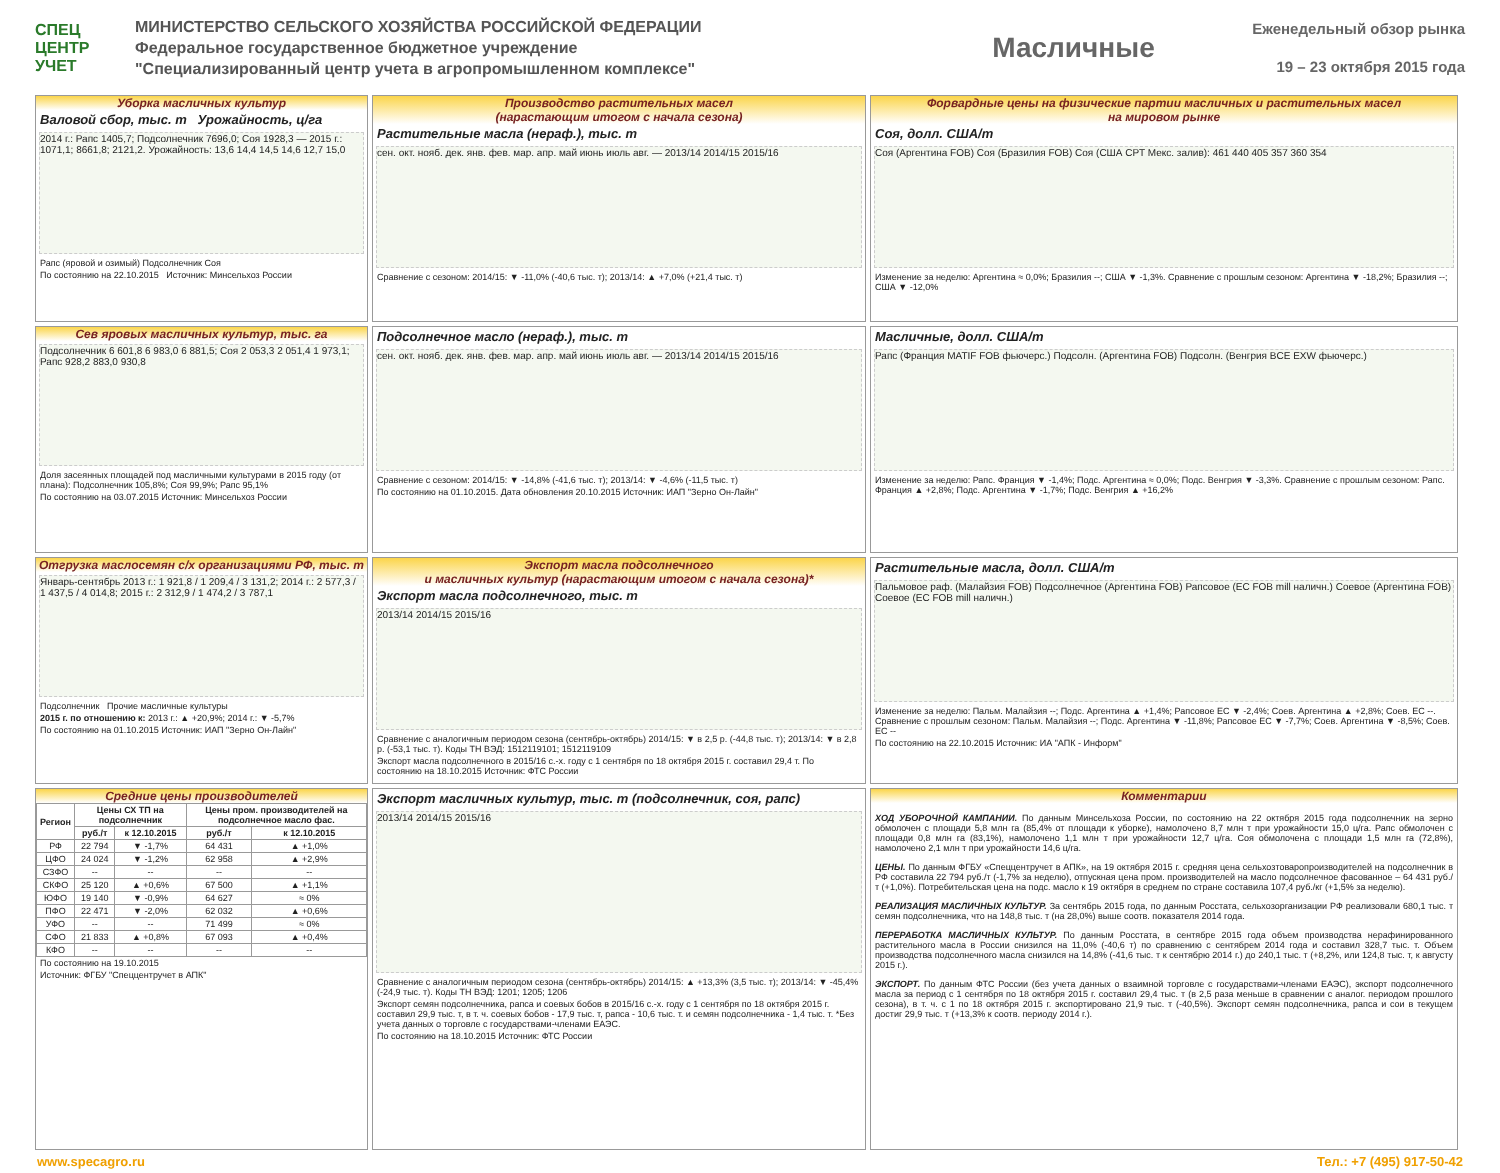СПЕЦ ЦЕНТР УЧЕТ
МИНИСТЕРСТВО СЕЛЬСКОГО ХОЗЯЙСТВА РОССИЙСКОЙ ФЕДЕРАЦИИ
Федеральное государственное бюджетное учреждение
"Специализированный центр учета в агропромышленном комплексе"
Масличные
Еженедельный обзор рынка
19 – 23 октября 2015 года
Уборка масличных культур
Валовой сбор, тыс. т Урожайность, ц/га
2014 г.: Рапс 1405,7; Подсолнечник 7696,0; Соя 1928,3 — 2015 г.: 1071,1; 8661,8; 2121,2. Урожайность: 13,6 14,4 14,5 14,6 12,7 15,0
Рапс (яровой и озимый) Подсолнечник Соя
По состоянию на 22.10.2015 Источник: Минсельхоз России
Производство растительных масел
(нарастающим итогом с начала сезона)
Растительные масла (нераф.), тыс. т
сен. окт. нояб. дек. янв. фев. мар. апр. май июнь июль авг. — 2013/14 2014/15 2015/16
Сравнение с сезоном: 2014/15: ▼ -11,0% (-40,6 тыс. т); 2013/14: ▲ +7,0% (+21,4 тыс. т)
Форвардные цены на физические партии масличных и растительных масел
на мировом рынке
Соя, долл. США/т
Соя (Аргентина FOB) Соя (Бразилия FOB) Соя (США CPT Мекс. залив): 461 440 405 357 360 354
Изменение за неделю: Аргентина ≈ 0,0%; Бразилия --; США ▼ -1,3%. Сравнение с прошлым сезоном: Аргентина ▼ -18,2%; Бразилия --; США ▼ -12,0%
Сев яровых масличных культур, тыс. га
Подсолнечник 6 601,8 6 983,0 6 881,5; Соя 2 053,3 2 051,4 1 973,1; Рапс 928,2 883,0 930,8
Доля засеянных площадей под масличными культурами в 2015 году (от плана): Подсолнечник 105,8%; Соя 99,9%; Рапс 95,1%
По состоянию на 03.07.2015 Источник: Минсельхоз России
Подсолнечное масло (нераф.), тыс. т
сен. окт. нояб. дек. янв. фев. мар. апр. май июнь июль авг. — 2013/14 2014/15 2015/16
Сравнение с сезоном: 2014/15: ▼ -14,8% (-41,6 тыс. т); 2013/14: ▼ -4,6% (-11,5 тыс. т)
По состоянию на 01.10.2015. Дата обновления 20.10.2015 Источник: ИАП "Зерно Он-Лайн"
Масличные, долл. США/т
Рапс (Франция MATIF FOB фьючерс.) Подсолн. (Аргентина FOB) Подсолн. (Венгрия BCE EXW фьючерс.)
Изменение за неделю: Рапс. Франция ▼ -1,4%; Подс. Аргентина ≈ 0,0%; Подс. Венгрия ▼ -3,3%. Сравнение с прошлым сезоном: Рапс. Франция ▲ +2,8%; Подс. Аргентина ▼ -1,7%; Подс. Венгрия ▲ +16,2%
Отгрузка маслосемян с/х организациями РФ, тыс. т
Январь-сентябрь 2013 г.: 1 921,8 / 1 209,4 / 3 131,2; 2014 г.: 2 577,3 / 1 437,5 / 4 014,8; 2015 г.: 2 312,9 / 1 474,2 / 3 787,1
Подсолнечник Прочие масличные культуры
2015 г. по отношению к: 2013 г.: ▲ +20,9%; 2014 г.: ▼ -5,7%
По состоянию на 01.10.2015 Источник: ИАП "Зерно Он-Лайн"
Экспорт масла подсолнечного
и масличных культур (нарастающим итогом с начала сезона)*
Экспорт масла подсолнечного, тыс. т
2013/14 2014/15 2015/16
Сравнение с аналогичным периодом сезона (сентябрь-октябрь) 2014/15: ▼ в 2,5 р. (-44,8 тыс. т); 2013/14: ▼ в 2,8 р. (-53,1 тыс. т). Коды ТН ВЭД: 1512119101; 1512119109
Экспорт масла подсолнечного в 2015/16 с.-х. году с 1 сентября по 18 октября 2015 г. составил 29,4 т. По состоянию на 18.10.2015 Источник: ФТС России
Растительные масла, долл. США/т
Пальмовое раф. (Малайзия FOB) Подсолнечное (Аргентина FOB) Рапсовое (ЕС FOB mill наличн.) Соевое (Аргентина FOB) Соевое (ЕС FOB mill наличн.)
Изменение за неделю: Пальм. Малайзия --; Подс. Аргентина ▲ +1,4%; Рапсовое ЕС ▼ -2,4%; Соев. Аргентина ▲ +2,8%; Соев. ЕС --. Сравнение с прошлым сезоном: Пальм. Малайзия --; Подс. Аргентина ▼ -11,8%; Рапсовое ЕС ▼ -7,7%; Соев. Аргентина ▼ -8,5%; Соев. ЕС --
По состоянию на 22.10.2015 Источник: ИА "АПК - Информ"
Средние цены производителей
| Регион | Цены СХ ТП на подсолнечник | | Цены пром. производителей на подсолнечное масло фас. | |
| --- | --- | --- | --- | --- |
| | руб./т | к 12.10.2015 | руб./т | к 12.10.2015 |
| РФ | 22 794 | ▼ -1,7% | 64 431 | ▲ +1,0% |
| ЦФО | 24 024 | ▼ -1,2% | 62 958 | ▲ +2,9% |
| СЗФО | -- | -- | -- | -- |
| СКФО | 25 120 | ▲ +0,6% | 67 500 | ▲ +1,1% |
| ЮФО | 19 140 | ▼ -0,9% | 64 627 | ≈ 0% |
| ПФО | 22 471 | ▼ -2,0% | 62 032 | ▲ +0,6% |
| УФО | -- | -- | 71 499 | ≈ 0% |
| СФО | 21 833 | ▲ +0,8% | 67 093 | ▲ +0,4% |
| КФО | -- | -- | -- | -- |
По состоянию на 19.10.2015
Источник: ФГБУ "Спеццентручет в АПК"
Экспорт масличных культур, тыс. т (подсолнечник, соя, рапс)
2013/14 2014/15 2015/16
Сравнение с аналогичным периодом сезона (сентябрь-октябрь) 2014/15: ▲ +13,3% (3,5 тыс. т); 2013/14: ▼ -45,4% (-24,9 тыс. т). Коды ТН ВЭД: 1201; 1205; 1206
Экспорт семян подсолнечника, рапса и соевых бобов в 2015/16 с.-х. году с 1 сентября по 18 октября 2015 г. составил 29,9 тыс. т, в т. ч. соевых бобов - 17,9 тыс. т, рапса - 10,6 тыс. т. и семян подсолнечника - 1,4 тыс. т. *Без учета данных о торговле с государствами-членами ЕАЭС.
По состоянию на 18.10.2015 Источник: ФТС России
Комментарии
ХОД УБОРОЧНОЙ КАМПАНИИ. По данным Минсельхоза России, по состоянию на 22 октября 2015 года подсолнечник на зерно обмолочен с площади 5,8 млн га (85,4% от площади к уборке), намолочено 8,7 млн т при урожайности 15,0 ц/га. Рапс обмолочен с площади 0,8 млн га (83,1%), намолочено 1,1 млн т при урожайности 12,7 ц/га. Соя обмолочена с площади 1,5 млн га (72,8%), намолочено 2,1 млн т при урожайности 14,6 ц/га.
ЦЕНЫ. По данным ФГБУ «Спеццентручет в АПК», на 19 октября 2015 г. средняя цена сельхозтоваропроизводителей на подсолнечник в РФ составила 22 794 руб./т (-1,7% за неделю), отпускная цена пром. производителей на масло подсолнечное фасованное – 64 431 руб./т (+1,0%). Потребительская цена на подс. масло к 19 октября в среднем по стране составила 107,4 руб./кг (+1,5% за неделю).
РЕАЛИЗАЦИЯ МАСЛИЧНЫХ КУЛЬТУР. За сентябрь 2015 года, по данным Росстата, сельхозорганизации РФ реализовали 680,1 тыс. т семян подсолнечника, что на 148,8 тыс. т (на 28,0%) выше соотв. показателя 2014 года.
ПЕРЕРАБОТКА МАСЛИЧНЫХ КУЛЬТУР. По данным Росстата, в сентябре 2015 года объем производства нерафинированного растительного масла в России снизился на 11,0% (-40,6 т) по сравнению с сентябрем 2014 года и составил 328,7 тыс. т. Объем производства подсолнечного масла снизился на 14,8% (-41,6 тыс. т к сентябрю 2014 г.) до 240,1 тыс. т (+8,2%, или 124,8 тыс. т, к августу 2015 г.).
ЭКСПОРТ. По данным ФТС России (без учета данных о взаимной торговле с государствами-членами ЕАЭС), экспорт подсолнечного масла за период с 1 сентября по 18 октября 2015 г. составил 29,4 тыс. т (в 2,5 раза меньше в сравнении с аналог. периодом прошлого сезона), в т. ч. с 1 по 18 октября 2015 г. экспортировано 21,9 тыс. т (-40,5%). Экспорт семян подсолнечника, рапса и сои в текущем достиг 29,9 тыс. т (+13,3% к соотв. периоду 2014 г.).
www.specagro.ru Тел.: +7 (495) 917-50-42